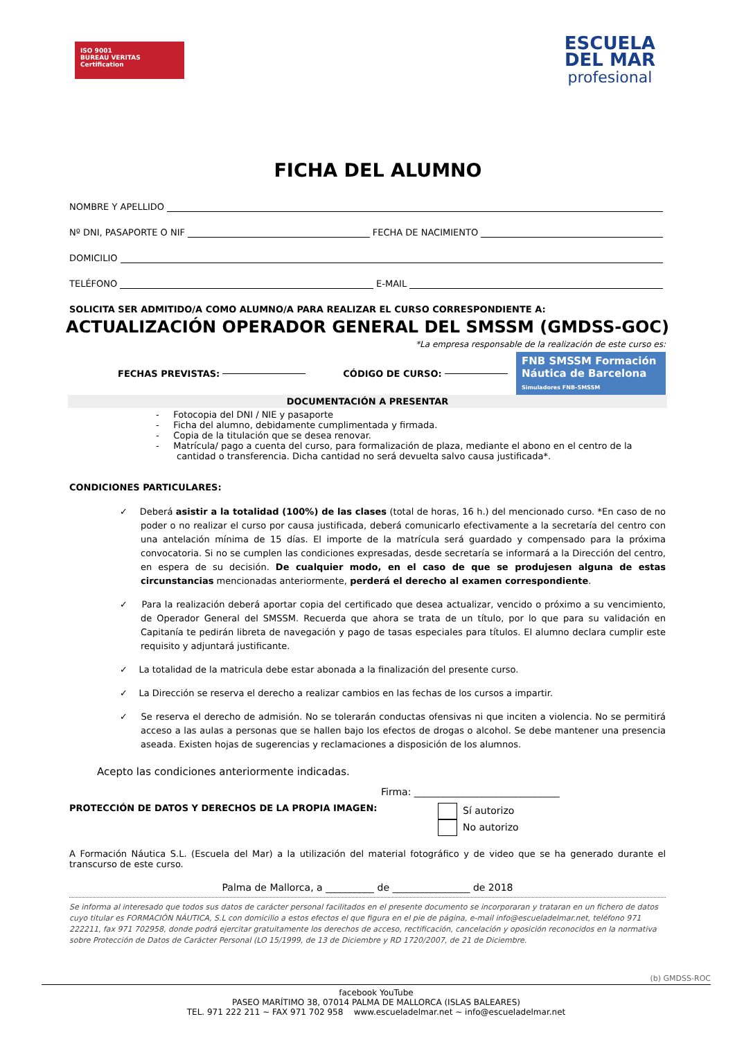ISO 9001
BUREAU VERITAS
Certification
ESCUELA
DEL MAR
profesional
FICHA DEL ALUMNO
NOMBRE Y APELLIDO
Nº DNI, PASAPORTE O NIF FECHA DE NACIMIENTO
DOMICILIO
TELÉFONO E-MAIL
SOLICITA SER ADMITIDO/A COMO ALUMNO/A PARA REALIZAR EL CURSO CORRESPONDIENTE A:
ACTUALIZACIÓN OPERADOR GENERAL DEL SMSSM (GMDSS-GOC)
*La empresa responsable de la realización de este curso es:
FECHAS PREVISTAS: CÓDIGO DE CURSO:
FNB SMSSM Formación Náutica de Barcelona
Simuladores FNB-SMSSM
DOCUMENTACIÓN A PRESENTAR
- Fotocopia del DNI / NIE y pasaporte
- Ficha del alumno, debidamente cumplimentada y firmada.
- Copia de la titulación que se desea renovar.
- Matrícula/ pago a cuenta del curso, para formalización de plaza, mediante el abono en el centro de la cantidad o transferencia. Dicha cantidad no será devuelta salvo causa justificada*.
CONDICIONES PARTICULARES:
✓ Deberá asistir a la totalidad (100%) de las clases (total de horas, 16 h.) del mencionado curso. *En caso de no poder o no realizar el curso por causa justificada, deberá comunicarlo efectivamente a la secretaría del centro con una antelación mínima de 15 días. El importe de la matrícula será guardado y compensado para la próxima convocatoria. Si no se cumplen las condiciones expresadas, desde secretaría se informará a la Dirección del centro, en espera de su decisión. De cualquier modo, en el caso de que se produjesen alguna de estas circunstancias mencionadas anteriormente, perderá el derecho al examen correspondiente.
✓ Para la realización deberá aportar copia del certificado que desea actualizar, vencido o próximo a su vencimiento, de Operador General del SMSSM. Recuerda que ahora se trata de un título, por lo que para su validación en Capitanía te pedirán libreta de navegación y pago de tasas especiales para títulos. El alumno declara cumplir este requisito y adjuntará justificante.
✓ La totalidad de la matricula debe estar abonada a la finalización del presente curso.
✓ La Dirección se reserva el derecho a realizar cambios en las fechas de los cursos a impartir.
✓ Se reserva el derecho de admisión. No se tolerarán conductas ofensivas ni que inciten a violencia. No se permitirá acceso a las aulas a personas que se hallen bajo los efectos de drogas o alcohol. Se debe mantener una presencia aseada. Existen hojas de sugerencias y reclamaciones a disposición de los alumnos.
Acepto las condiciones anteriormente indicadas.
Firma: ______________________________
PROTECCIÓN DE DATOS Y DERECHOS DE LA PROPIA IMAGEN:
Sí autorizo
No autorizo
A Formación Náutica S.L. (Escuela del Mar) a la utilización del material fotográfico y de video que se ha generado durante el transcurso de este curso.
Palma de Mallorca, a __________ de ________________ de 2018
Se informa al interesado que todos sus datos de carácter personal facilitados en el presente documento se incorporaran y trataran en un fichero de datos cuyo titular es FORMACIÓN NÁUTICA, S.L con domicilio a estos efectos el que figura en el pie de página, e-mail info@escueladelmar.net, teléfono 971 222211, fax 971 702958, donde podrá ejercitar gratuitamente los derechos de acceso, rectificación, cancelación y oposición reconocidos en la normativa sobre Protección de Datos de Carácter Personal (LO 15/1999, de 13 de Diciembre y RD 1720/2007, de 21 de Diciembre.
(b) GMDSS-ROC
facebook YouTube
PASEO MARÍTIMO 38, 07014 PALMA DE MALLORCA (ISLAS BALEARES)
TEL. 971 222 211 ~ FAX 971 702 958 www.escueladelmar.net ~ info@escueladelmar.net